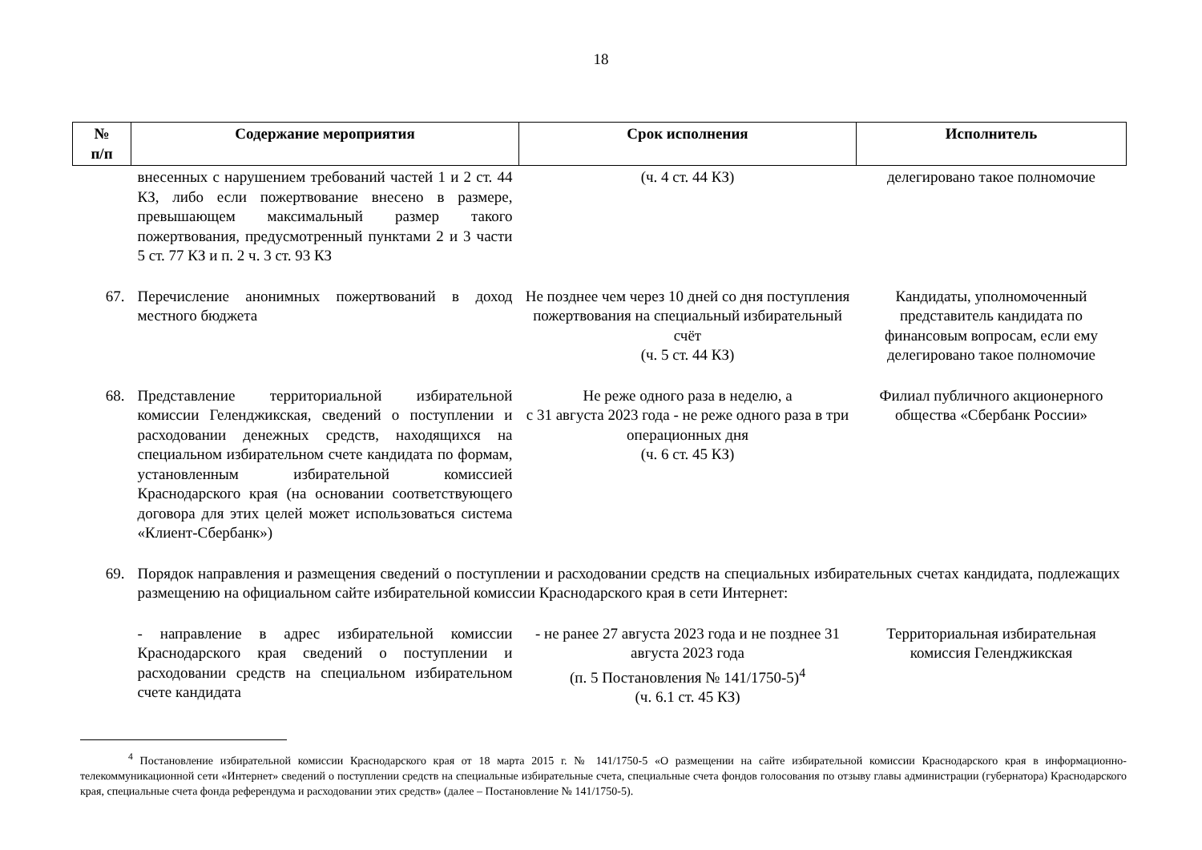18
| № п/п | Содержание мероприятия | Срок исполнения | Исполнитель |
| --- | --- | --- | --- |
| | внесенных с нарушением требований частей 1 и 2 ст. 44 КЗ, либо если пожертвование внесено в размере, превышающем максимальный размер такого пожертвования, предусмотренный пунктами 2 и 3 части 5 ст. 77 КЗ и п. 2 ч. 3 ст. 93 КЗ | (ч. 4 ст. 44 КЗ) | делегировано такое полномочие |
| 67. | Перечисление анонимных пожертвований в доход местного бюджета | Не позднее чем через 10 дней со дня поступления пожертвования на специальный избирательный счёт (ч. 5 ст. 44 КЗ) | Кандидаты, уполномоченный представитель кандидата по финансовым вопросам, если ему делегировано такое полномочие |
| 68. | Представление территориальной избирательной комиссии Геленджикская, сведений о поступлении и расходовании денежных средств, находящихся на специальном избирательном счете кандидата по формам, установленным избирательной комиссией Краснодарского края (на основании соответствующего договора для этих целей может использоваться система «Клиент-Сбербанк») | Не реже одного раза в неделю, а с 31 августа 2023 года - не реже одного раза в три операционных дня (ч. 6 ст. 45 КЗ) | Филиал публичного акционерного общества «Сбербанк России» |
| 69. | Порядок направления и размещения сведений о поступлении и расходовании средств на специальных избирательных счетах кандидата, подлежащих размещению на официальном сайте избирательной комиссии Краснодарского края в сети Интернет: | | |
| | - направление в адрес избирательной комиссии Краснодарского края сведений о поступлении и расходовании средств на специальном избирательном счете кандидата | - не ранее 27 августа 2023 года и не позднее 31 августа 2023 года (п. 5 Постановления № 141/1750-5)<sup>4</sup> (ч. 6.1 ст. 45 КЗ) | Территориальная избирательная комиссия Геленджикская |
<sup>4</sup> Постановление избирательной комиссии Краснодарского края от 18 марта 2015 г. № 141/1750-5 «О размещении на сайте избирательной комиссии Краснодарского края в информационно-телекоммуникационной сети «Интернет» сведений о поступлении средств на специальные избирательные счета, специальные счета фондов голосования по отзыву главы администрации (губернатора) Краснодарского края, специальные счета фонда референдума и расходовании этих средств» (далее – Постановление № 141/1750-5).